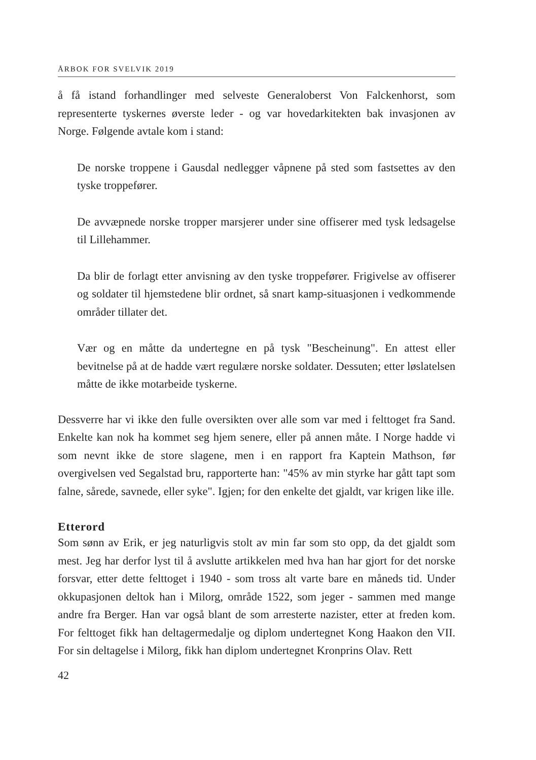ÅRBOK FOR SVELVIK 2019
å få istand forhandlinger med selveste Generaloberst Von Falckenhorst, som representerte tyskernes øverste leder - og var hovedarkitekten bak invasjonen av Norge. Følgende avtale kom i stand:
De norske troppene i Gausdal nedlegger våpnene på sted som fastsettes av den tyske troppefører.
De avvæpnede norske tropper marsjerer under sine offiserer med tysk ledsagelse til Lillehammer.
Da blir de forlagt etter anvisning av den tyske troppefører. Frigivelse av offiserer og soldater til hjemstedene blir ordnet, så snart kamp-situasjonen i vedkommende områder tillater det.
Vær og en måtte da undertegne en på tysk "Bescheinung". En attest eller bevitnelse på at de hadde vært regulære norske soldater. Dessuten; etter løslatelsen måtte de ikke motarbeide tyskerne.
Dessverre har vi ikke den fulle oversikten over alle som var med i felttoget fra Sand. Enkelte kan nok ha kommet seg hjem senere, eller på annen måte. I Norge hadde vi som nevnt ikke de store slagene, men i en rapport fra Kaptein Mathson, før overgivelsen ved Segalstad bru, rapporterte han: "45% av min styrke har gått tapt som falne, sårede, savnede, eller syke". Igjen; for den enkelte det gjaldt, var krigen like ille.
Etterord
Som sønn av Erik, er jeg naturligvis stolt av min far som sto opp, da det gjaldt som mest. Jeg har derfor lyst til å avslutte artikkelen med hva han har gjort for det norske forsvar, etter dette felttoget i 1940 - som tross alt varte bare en måneds tid. Under okkupasjonen deltok han i Milorg, område 1522, som jeger - sammen med mange andre fra Berger. Han var også blant de som arresterte nazister, etter at freden kom. For felttoget fikk han deltagermedalje og diplom undertegnet Kong Haakon den VII. For sin deltagelse i Milorg, fikk han diplom undertegnet Kronprins Olav. Rett
42